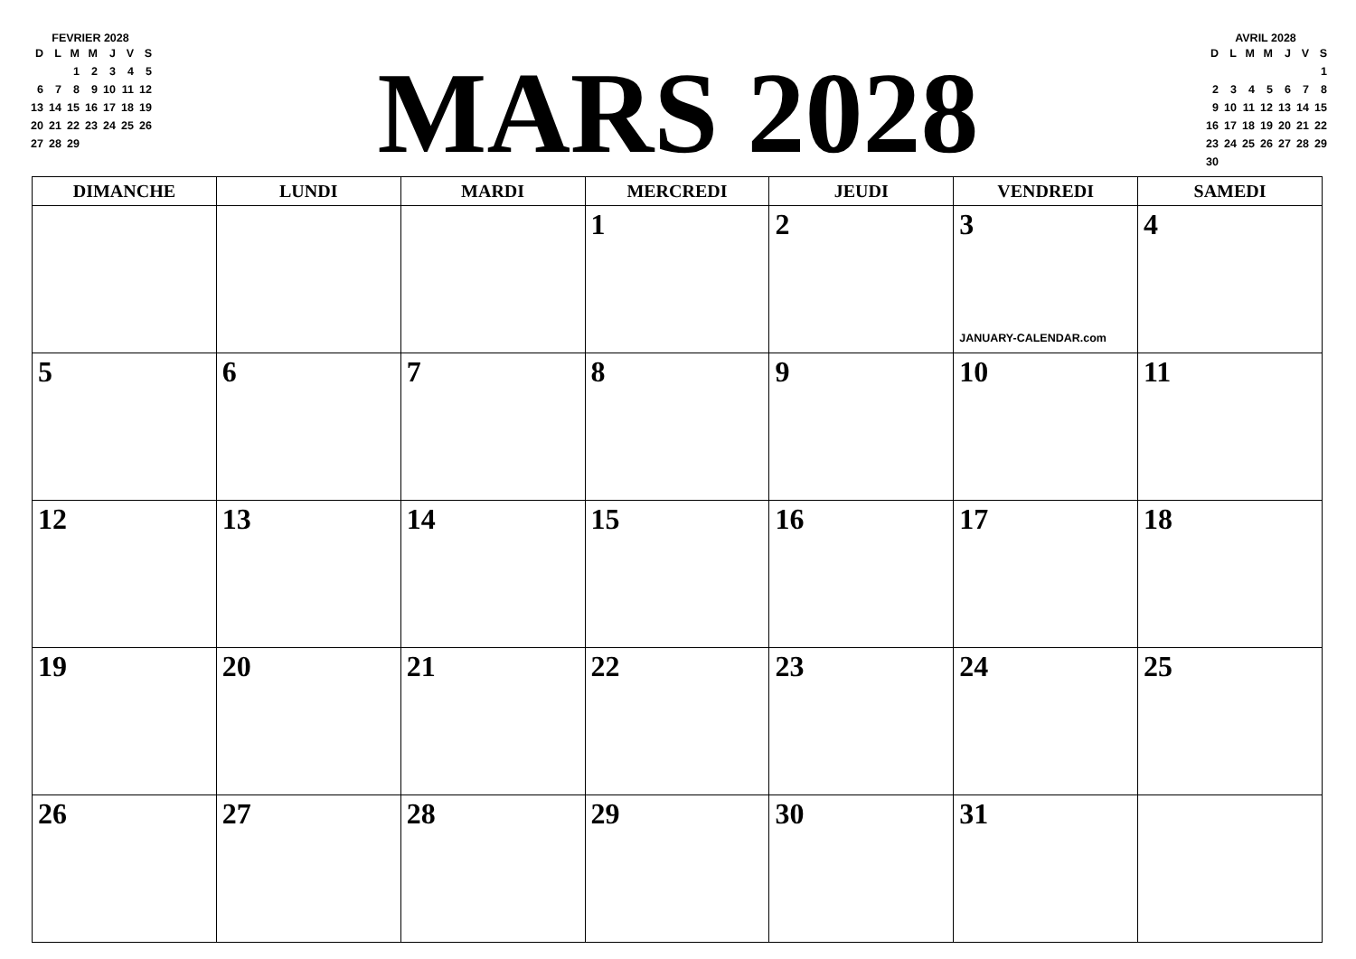FEVRIER 2028
| D | L | M | M | J | V | S |
| --- | --- | --- | --- | --- | --- | --- |
| | | 1 | 2 | 3 | 4 | 5 |
| 6 | 7 | 8 | 9 | 10 | 11 | 12 |
| 13 | 14 | 15 | 16 | 17 | 18 | 19 |
| 20 | 21 | 22 | 23 | 24 | 25 | 26 |
| 27 | 28 | 29 | | | | |
MARS 2028
AVRIL 2028
| D | L | M | M | J | V | S |
| --- | --- | --- | --- | --- | --- | --- |
| | | | | | | 1 |
| 2 | 3 | 4 | 5 | 6 | 7 | 8 |
| 9 | 10 | 11 | 12 | 13 | 14 | 15 |
| 16 | 17 | 18 | 19 | 20 | 21 | 22 |
| 23 | 24 | 25 | 26 | 27 | 28 | 29 |
| 30 | | | | | | |
| DIMANCHE | LUNDI | MARDI | MERCREDI | JEUDI | VENDREDI | SAMEDI |
| --- | --- | --- | --- | --- | --- | --- |
| | | | 1 | 2 | 3 JANUARY-CALENDAR.com | 4 |
| 5 | 6 | 7 | 8 | 9 | 10 | 11 |
| 12 | 13 | 14 | 15 | 16 | 17 | 18 |
| 19 | 20 | 21 | 22 | 23 | 24 | 25 |
| 26 | 27 | 28 | 29 | 30 | 31 | |